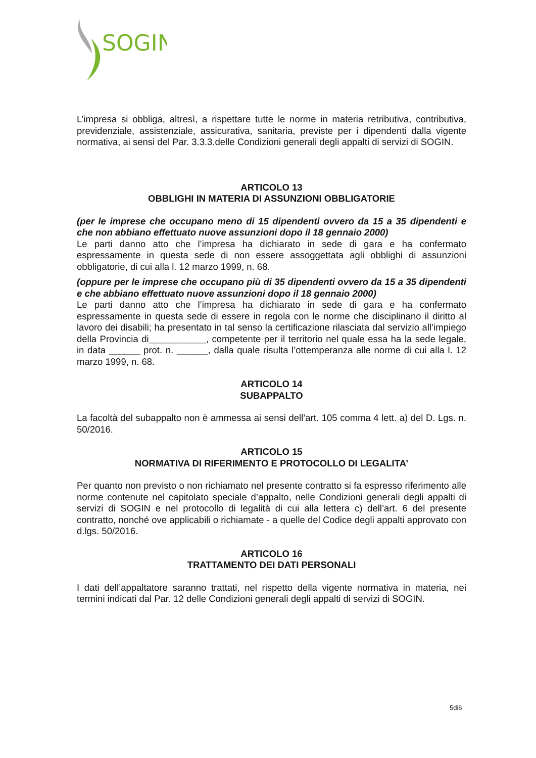SOGIN
L’impresa si obbliga, altresì, a rispettare tutte le norme in materia retributiva, contributiva, previdenziale, assistenziale, assicurativa, sanitaria, previste per i dipendenti dalla vigente normativa, ai sensi del Par. 3.3.3.delle Condizioni generali degli appalti di servizi di SOGIN.
ARTICOLO 13
OBBLIGHI IN MATERIA DI ASSUNZIONI OBBLIGATORIE
(per le imprese che occupano meno di 15 dipendenti ovvero da 15 a 35 dipendenti e che non abbiano effettuato nuove assunzioni dopo il 18 gennaio 2000)
Le parti danno atto che l’impresa ha dichiarato in sede di gara e ha confermato espressamente in questa sede di non essere assoggettata agli obblighi di assunzioni obbligatorie, di cui alla l. 12 marzo 1999, n. 68.
(oppure per le imprese che occupano più di 35 dipendenti ovvero da 15 a 35 dipendenti e che abbiano effettuato nuove assunzioni dopo il 18 gennaio 2000)
Le parti danno atto che l’impresa ha dichiarato in sede di gara e ha confermato espressamente in questa sede di essere in regola con le norme che disciplinano il diritto al lavoro dei disabili; ha presentato in tal senso la certificazione rilasciata dal servizio all’impiego della Provincia di___________, competente per il territorio nel quale essa ha la sede legale, in data ______ prot. n. ______, dalla quale risulta l’ottemperanza alle norme di cui alla l. 12 marzo 1999, n. 68.
ARTICOLO 14
SUBAPPALTO
La facoltà del subappalto non è ammessa ai sensi dell’art. 105 comma 4 lett. a) del D. Lgs. n. 50/2016.
ARTICOLO 15
NORMATIVA DI RIFERIMENTO E PROTOCOLLO DI LEGALITA’
Per quanto non previsto o non richiamato nel presente contratto si fa espresso riferimento alle norme contenute nel capitolato speciale d’appalto, nelle Condizioni generali degli appalti di servizi di SOGIN e nel protocollo di legalità di cui alla lettera c) dell’art. 6 del presente contratto, nonché ove applicabili o richiamate - a quelle del Codice degli appalti approvato con d.lgs. 50/2016.
ARTICOLO 16
TRATTAMENTO DEI DATI PERSONALI
I dati dell’appaltatore saranno trattati, nel rispetto della vigente normativa in materia, nei termini indicati dal Par. 12 delle Condizioni generali degli appalti di servizi di SOGIN.
5di6